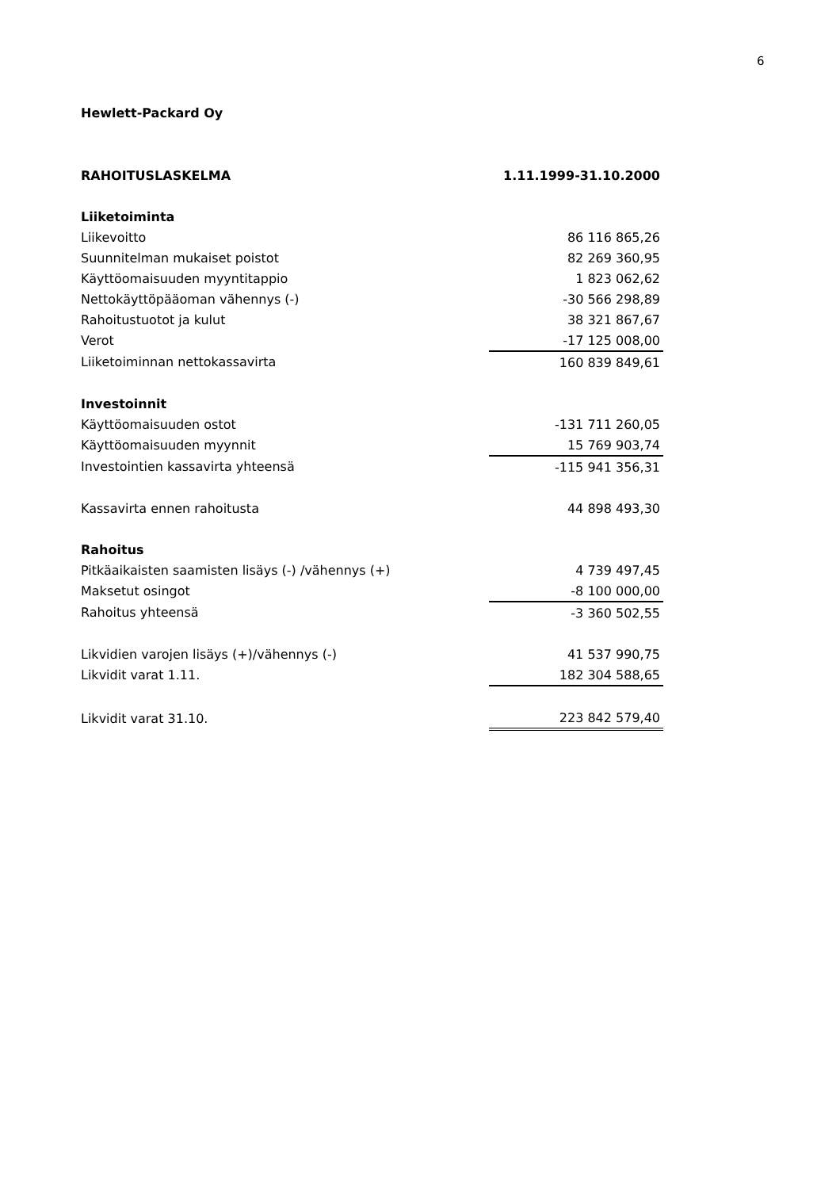6
Hewlett-Packard Oy
| RAHOITUSLASKELMA | 1.11.1999-31.10.2000 |
| Liiketoiminta | |
| Liikevoitto | 86 116 865,26 |
| Suunnitelman mukaiset poistot | 82 269 360,95 |
| Käyttöomaisuuden myyntitappio | 1 823 062,62 |
| Nettokäyttöpääoman vähennys (-) | -30 566 298,89 |
| Rahoitustuotot ja kulut | 38 321 867,67 |
| Verot | -17 125 008,00 |
| Liiketoiminnan nettokassavirta | 160 839 849,61 |
| Investoinnit | |
| Käyttöomaisuuden ostot | -131 711 260,05 |
| Käyttöomaisuuden myynnit | 15 769 903,74 |
| Investointien kassavirta yhteensä | -115 941 356,31 |
| Kassavirta ennen rahoitusta | 44 898 493,30 |
| Rahoitus | |
| Pitkäaikaisten saamisten lisäys (-) /vähennys (+) | 4 739 497,45 |
| Maksetut osingot | -8 100 000,00 |
| Rahoitus yhteensä | -3 360 502,55 |
| Likvidien varojen lisäys (+)/vähennys (-) | 41 537 990,75 |
| Likvidit varat 1.11. | 182 304 588,65 |
| Likvidit varat 31.10. | 223 842 579,40 |